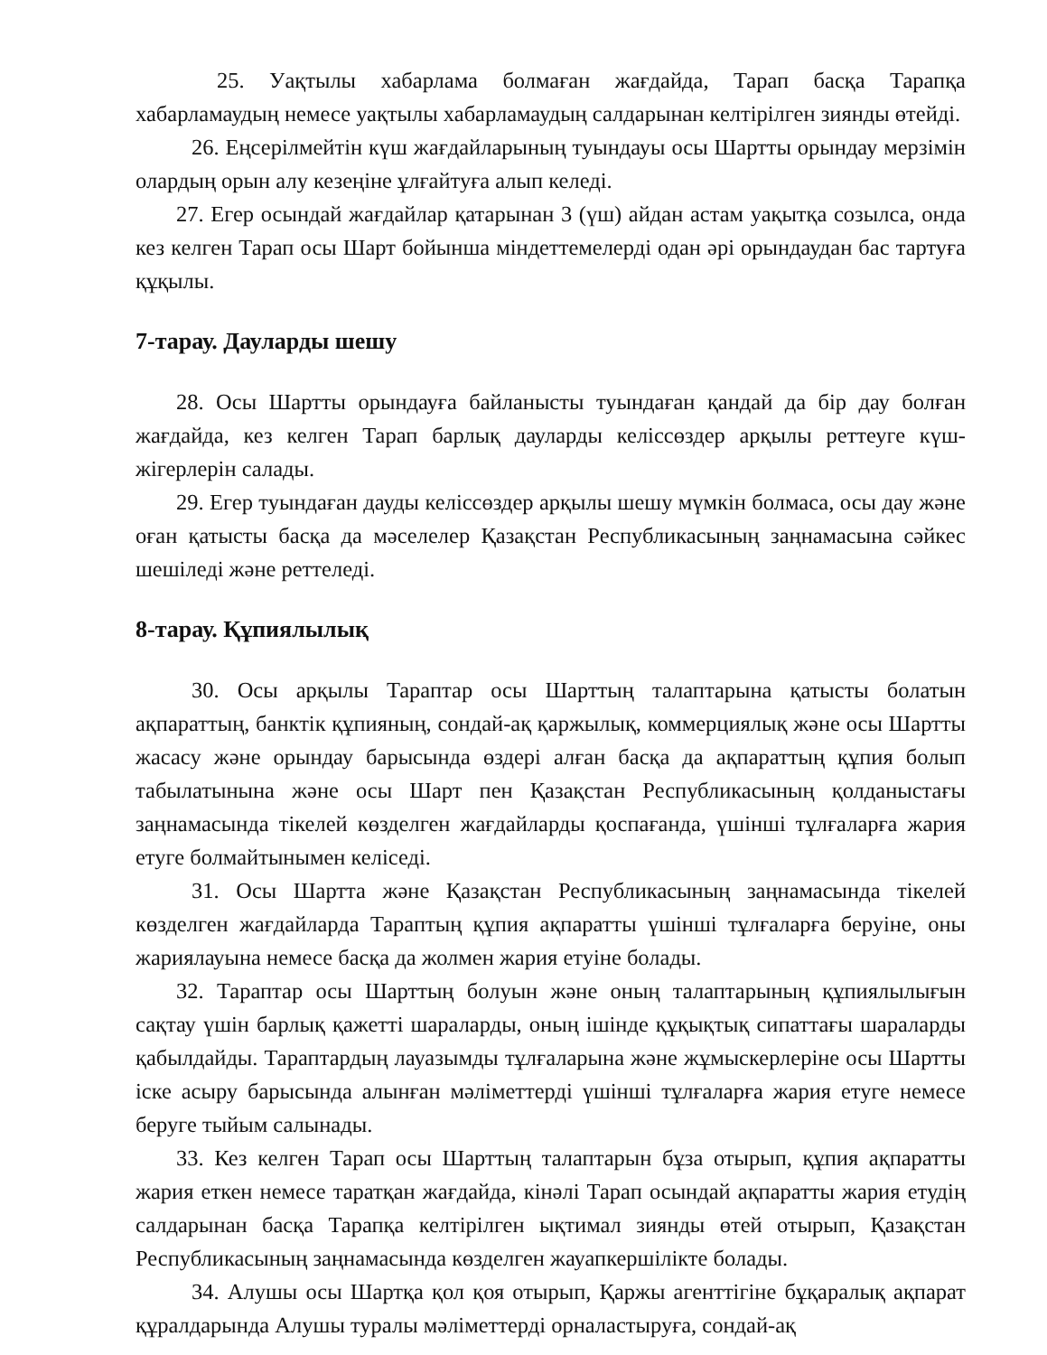25. Уақтылы хабарлама болмаған жағдайда, Тарап басқа Тарапқа хабарламаудың немесе уақтылы хабарламаудың салдарынан келтірілген зиянды өтейді.
26. Еңсерілмейтін күш жағдайларының туындауы осы Шартты орындау мерзімін олардың орын алу кезеңіне ұлғайтуға алып келеді.
27. Егер осындай жағдайлар қатарынан 3 (үш) айдан астам уақытқа созылса, онда кез келген Тарап осы Шарт бойынша міндеттемелерді одан әрі орындаудан бас тартуға құқылы.
7-тарау. Дауларды шешу
28. Осы Шартты орындауға байланысты туындаған қандай да бір дау болған жағдайда, кез келген Тарап барлық дауларды келіссөздер арқылы реттеуге күш-жігерлерін салады.
29. Егер туындаған дауды келіссөздер арқылы шешу мүмкін болмаса, осы дау және оған қатысты басқа да мәселелер Қазақстан Республикасының заңнамасына сәйкес шешіледі және реттеледі.
8-тарау. Құпиялылық
30. Осы арқылы Тараптар осы Шарттың талаптарына қатысты болатын ақпараттың, банктік құпияның, сондай-ақ қаржылық, коммерциялық және осы Шартты жасасу және орындау барысында өздері алған басқа да ақпараттың құпия болып табылатынына және осы Шарт пен Қазақстан Республикасының қолданыстағы заңнамасында тікелей көзделген жағдайларды қоспағанда, үшінші тұлғаларға жария етуге болмайтынымен келіседі.
31. Осы Шартта және Қазақстан Республикасының заңнамасында тікелей көзделген жағдайларда Тараптың құпия ақпаратты үшінші тұлғаларға беруіне, оны жариялауына немесе басқа да жолмен жария етуіне болады.
32. Тараптар осы Шарттың болуын және оның талаптарының құпиялылығын сақтау үшін барлық қажетті шараларды, оның ішінде құқықтық сипаттағы шараларды қабылдайды. Тараптардың лауазымды тұлғаларына және жұмыскерлеріне осы Шартты іске асыру барысында алынған мәліметтерді үшінші тұлғаларға жария етуге немесе беруге тыйым салынады.
33. Кез келген Тарап осы Шарттың талаптарын бұза отырып, құпия ақпаратты жария еткен немесе таратқан жағдайда, кінәлі Тарап осындай ақпаратты жария етудің салдарынан басқа Тарапқа келтірілген ықтимал зиянды өтей отырып, Қазақстан Республикасының заңнамасында көзделген жауапкершілікте болады.
34. Алушы осы Шартқа қол қоя отырып, Қаржы агенттігіне бұқаралық ақпарат құралдарында Алушы туралы мәліметтерді орналастыруға, сондай-ақ